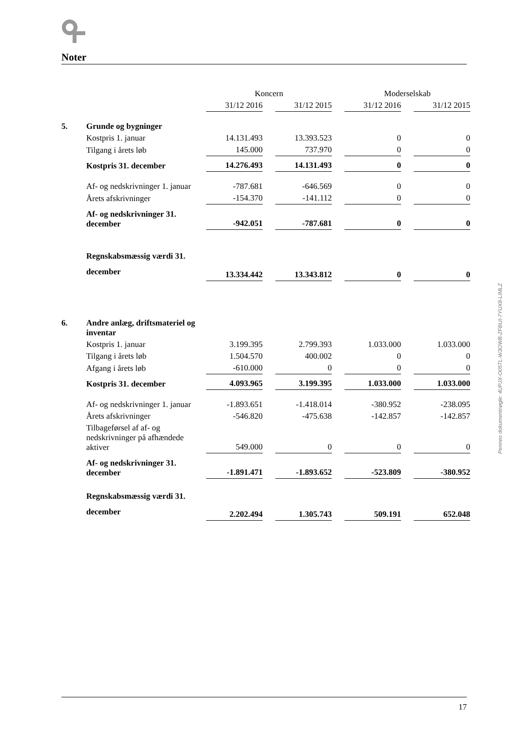Noter
| | | Koncern | | | | Moderselskab | | |
| | | 31/12 2016 | | 31/12 2015 | | 31/12 2016 | | 31/12 2015 |
| 5. | Grunde og bygninger | | | | | | | |
| | Kostpris 1. januar | 14.131.493 | | 13.393.523 | | 0 | | 0 |
| | Tilgang i årets løb | 145.000 | | 737.970 | | 0 | | 0 |
| | Kostpris 31. december | 14.276.493 | | 14.131.493 | | 0 | | 0 |
| | Af- og nedskrivninger 1. januar | -787.681 | | -646.569 | | 0 | | 0 |
| | Årets afskrivninger | -154.370 | | -141.112 | | 0 | | 0 |
| | Af- og nedskrivninger 31. december | -942.051 | | -787.681 | | 0 | | 0 |
| | Regnskabsmæssig værdi 31. december | 13.334.442 | | 13.343.812 | | 0 | | 0 |
| 6. | Andre anlæg, driftsmateriel og inventar | | | | | | | |
| | Kostpris 1. januar | 3.199.395 | | 2.799.393 | | 1.033.000 | | 1.033.000 |
| | Tilgang i årets løb | 1.504.570 | | 400.002 | | 0 | | 0 |
| | Afgang i årets løb | -610.000 | | 0 | | 0 | | 0 |
| | Kostpris 31. december | 4.093.965 | | 3.199.395 | | 1.033.000 | | 1.033.000 |
| | Af- og nedskrivninger 1. januar | -1.893.651 | | -1.418.014 | | -380.952 | | -238.095 |
| | Årets afskrivninger | -546.820 | | -475.638 | | -142.857 | | -142.857 |
| | Tilbageførsel af af- og nedskrivninger på afhændede aktiver | 549.000 | | 0 | | 0 | | 0 |
| | Af- og nedskrivninger 31. december | -1.891.471 | | -1.893.652 | | -523.809 | | -380.952 |
| | Regnskabsmæssig værdi 31. december | 2.202.494 | | 1.305.743 | | 509.191 | | 652.048 |
Penneo dokumentnøgle: 4UPJX-O05TL-W3OWB-ZFBUI-7YUX8-LIMLZ
17